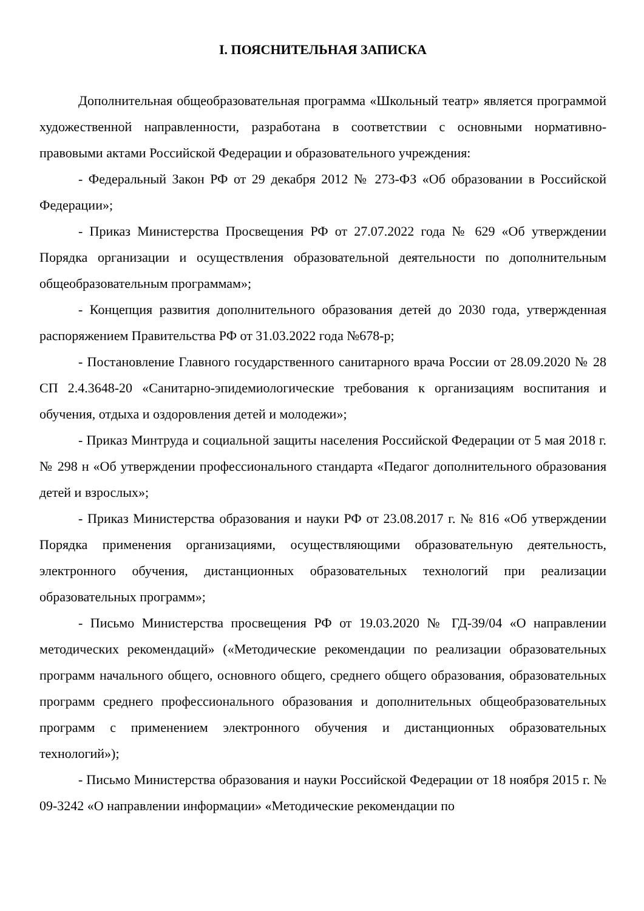I. ПОЯСНИТЕЛЬНАЯ ЗАПИСКА
Дополнительная общеобразовательная программа «Школьный театр» является программой художественной направленности, разработана в соответствии с основными нормативно-правовыми актами Российской Федерации и образовательного учреждения:
- Федеральный Закон РФ от 29 декабря 2012 № 273-ФЗ «Об образовании в Российской Федерации»;
- Приказ Министерства Просвещения РФ от 27.07.2022 года № 629 «Об утверждении Порядка организации и осуществления образовательной деятельности по дополнительным общеобразовательным программам»;
- Концепция развития дополнительного образования детей до 2030 года, утвержденная распоряжением Правительства РФ от 31.03.2022 года №678-р;
- Постановление Главного государственного санитарного врача России от 28.09.2020 № 28 СП 2.4.3648-20 «Санитарно-эпидемиологические требования к организациям воспитания и обучения, отдыха и оздоровления детей и молодежи»;
- Приказ Минтруда и социальной защиты населения Российской Федерации от 5 мая 2018 г. № 298 н «Об утверждении профессионального стандарта «Педагог дополнительного образования детей и взрослых»;
- Приказ Министерства образования и науки РФ от 23.08.2017 г. № 816 «Об утверждении Порядка применения организациями, осуществляющими образовательную деятельность, электронного обучения, дистанционных образовательных технологий при реализации образовательных программ»;
- Письмо Министерства просвещения РФ от 19.03.2020 № ГД-39/04 «О направлении методических рекомендаций» («Методические рекомендации по реализации образовательных программ начального общего, основного общего, среднего общего образования, образовательных программ среднего профессионального образования и дополнительных общеобразовательных программ с применением электронного обучения и дистанционных образовательных технологий»);
- Письмо Министерства образования и науки Российской Федерации от 18 ноября 2015 г. № 09-3242 «О направлении информации» «Методические рекомендации по